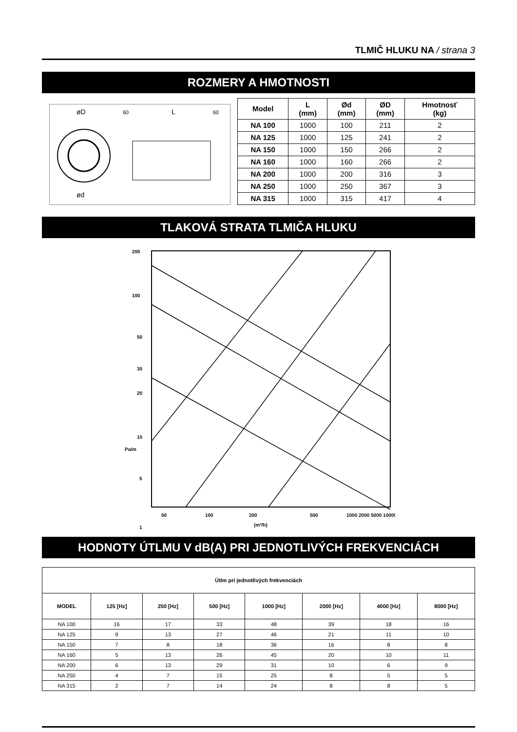TLMIČ HLUKU NA / strana 3
ROZMERY A HMOTNOSTI
øD
ød
60
L
60
| Model | L (mm) | Ød (mm) | ØD (mm) | Hmotnosť (kg) |
| --- | --- | --- | --- | --- |
| NA 100 | 1000 | 100 | 211 | 2 |
| NA 125 | 1000 | 125 | 241 | 2 |
| NA 150 | 1000 | 150 | 266 | 2 |
| NA 160 | 1000 | 160 | 266 | 2 |
| NA 200 | 1000 | 200 | 316 | 3 |
| NA 250 | 1000 | 250 | 367 | 3 |
| NA 315 | 1000 | 315 | 417 | 4 |
TLAKOVÁ STRATA TLMIČA HLUKU
200
100
50
30
20
10
5
1
50
100
200
500
1000 2000 5000 10000
(m³/h)
Pa/m
HODNOTY ÚTLMU V dB(A) PRI JEDNOTLIVÝCH FREKVENCIÁCH
| Útlm pri jednotlivých frekvenciách | | | | | | | |
| --- | --- | --- | --- | --- | --- | --- | --- |
| MODEL | 125 [Hz] | 250 [Hz] | 500 [Hz] | 1000 [Hz] | 2000 [Hz] | 4000 [Hz] | 8000 [Hz] |
| NA 100 | 16 | 17 | 33 | 48 | 39 | 18 | 16 |
| NA 125 | 9 | 13 | 27 | 46 | 21 | 11 | 10 |
| NA 150 | 7 | 8 | 18 | 36 | 16 | 8 | 8 |
| NA 160 | 5 | 13 | 26 | 45 | 20 | 10 | 11 |
| NA 200 | 6 | 13 | 29 | 31 | 10 | 6 | 9 |
| NA 250 | 4 | 7 | 15 | 25 | 8 | 5 | 5 |
| NA 315 | 2 | 7 | 14 | 24 | 8 | 8 | 5 |